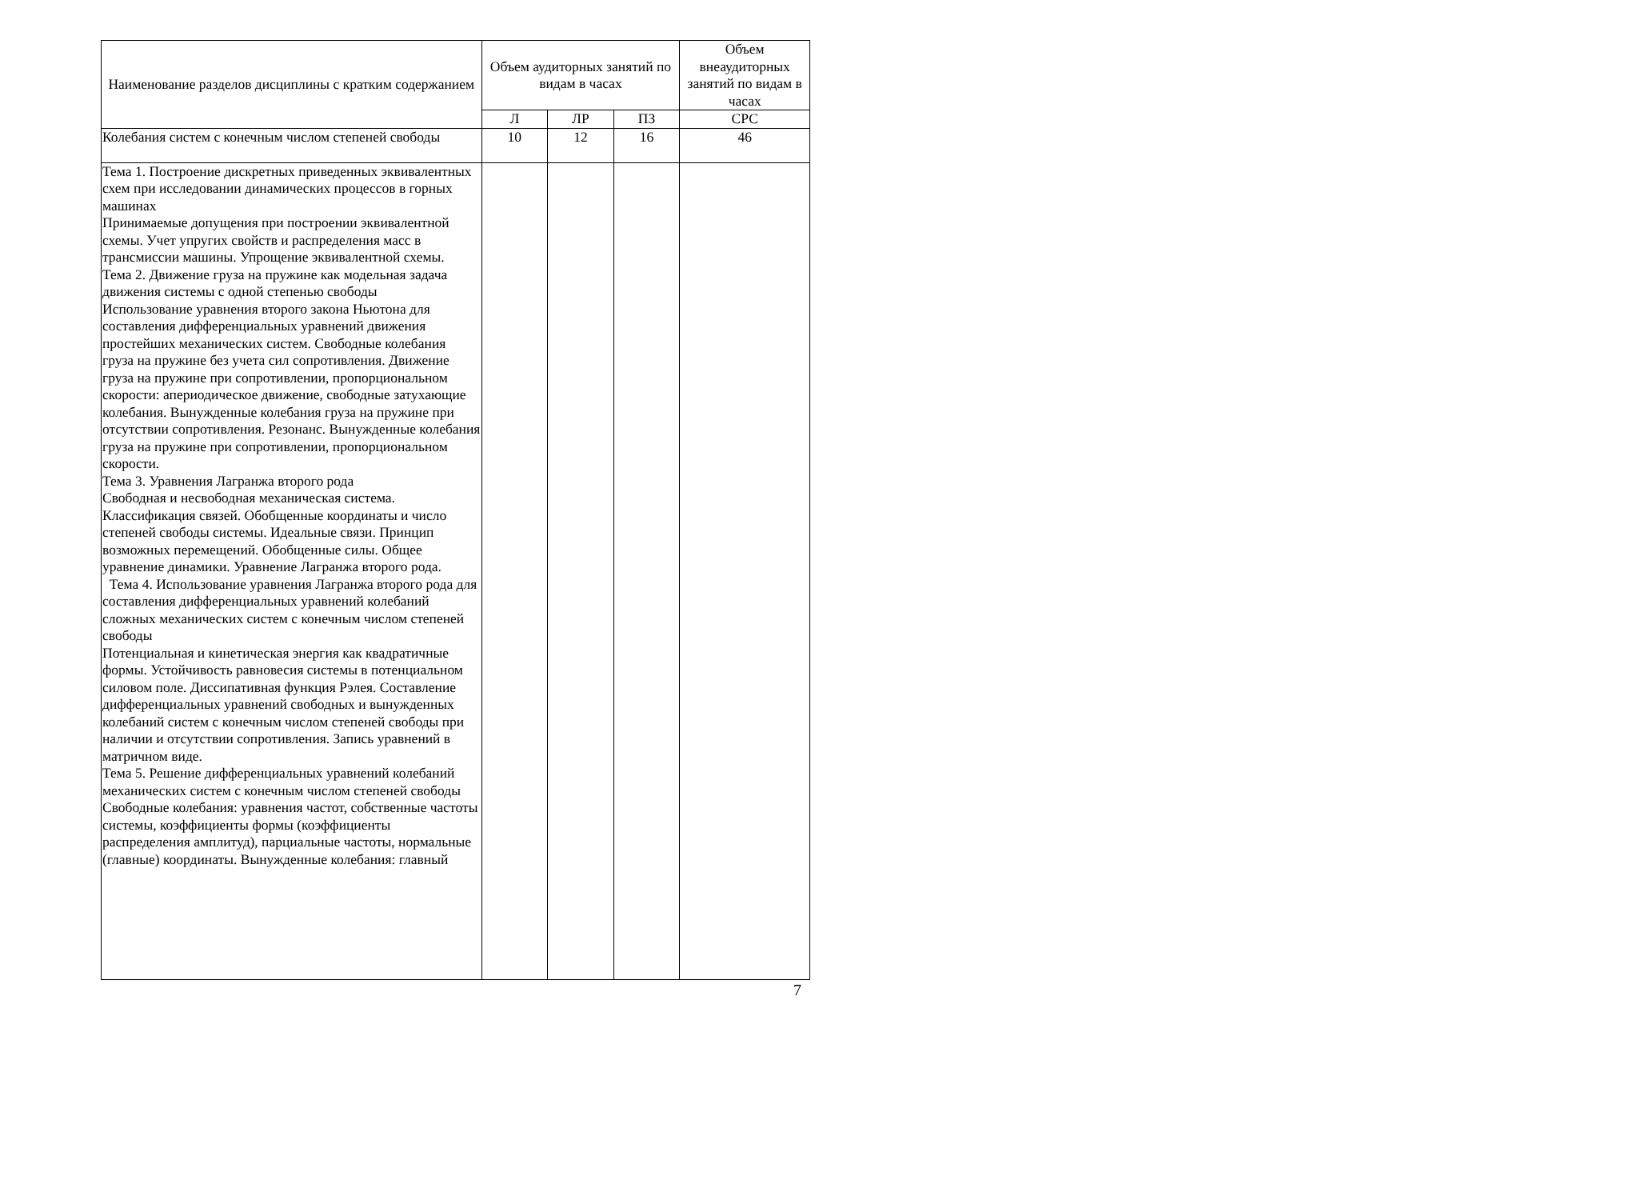| Наименование разделов дисциплины с кратким содержанием | Объем аудиторных занятий по видам в часах | | | Объем внеаудиторных занятий по видам в часах |
| --- | --- | --- | --- | --- |
| | Л | ЛР | ПЗ | СРС |
| Колебания систем с конечным числом степеней свободы | 10 | 12 | 16 | 46 |
| Тема 1. Построение дискретных приведенных эквивалентных схем при исследовании динамических процессов в горных машинах Принимаемые допущения при построении эквивалентной схемы. Учет упругих свойств и распределения масс в трансмиссии машины. Упрощение эквивалентной схемы. Тема 2. Движение груза на пружине как модельная задача движения системы с одной степенью свободы Использование уравнения второго закона Ньютона для составления дифференциальных уравнений движения простейших механических систем. Свободные колебания груза на пружине без учета сил сопротивления. Движение груза на пружине при сопротивлении, пропорциональном скорости: апериодическое движение, свободные затухающие колебания. Вынужденные колебания груза на пружине при отсутствии сопротивления. Резонанс. Вынужденные колебания груза на пружине при сопротивлении, пропорциональном скорости. Тема 3. Уравнения Лагранжа второго рода Свободная и несвободная механическая система. Классификация связей. Обобщенные координаты и число степеней свободы системы. Идеальные связи. Принцип возможных перемещений. Обобщенные силы. Общее уравнение динамики. Уравнение Лагранжа второго рода. Тема 4. Использование уравнения Лагранжа второго рода для составления дифференциальных уравнений колебаний сложных механических систем с конечным числом степеней свободы Потенциальная и кинетическая энергия как квадратичные формы. Устойчивость равновесия системы в потенциальном силовом поле. Диссипативная функция Рэлея. Составление дифференциальных уравнений свободных и вынужденных колебаний систем с конечным числом степеней свободы при наличии и отсутствии сопротивления. Запись уравнений в матричном виде. Тема 5. Решение дифференциальных уравнений колебаний механических систем с конечным числом степеней свободы Свободные колебания: уравнения частот, собственные частоты системы, коэффициенты формы (коэффициенты распределения амплитуд), парциальные частоты, нормальные (главные) координаты. Вынужденные колебания: главный | | | | |
7